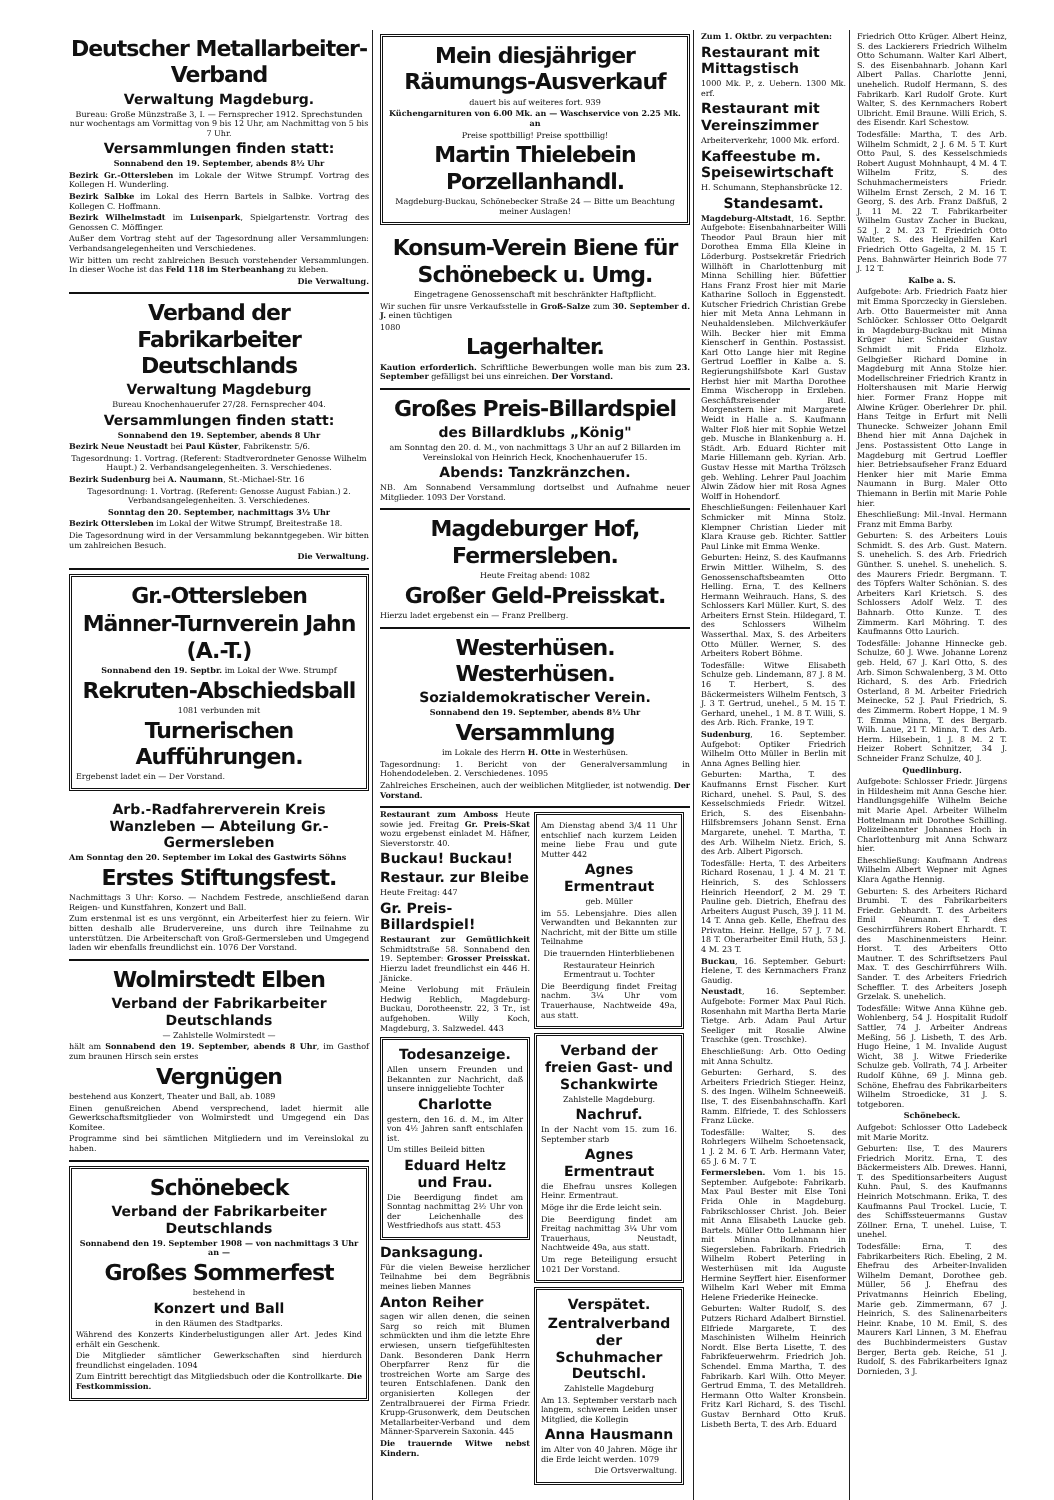Deutscher Metallarbeiter-Verband
Verwaltung Magdeburg.
Bureau: Große Münzstraße 3, I. — Fernsprecher 1912. Sprechstunden nur wochentags am Vormittag von 9 bis 12 Uhr, am Nachmittag von 5 bis 7 Uhr.
Versammlungen finden statt:
Sonnabend den 19. September, abends 8½ Uhr
Bezirk Gr.-Ottersleben im Lokale der Witwe Strumpf. Vortrag des Kollegen H. Wunderling.
Bezirk Salbke im Lokal des Herrn Bartels in Salbke. Vortrag des Kollegen C. Hoffmann.
Bezirk Wilhelmstadt im Luisenpark, Spielgartenstr. Vortrag des Genossen C. Möffinger.
Außer dem Vortrag steht auf der Tagesordnung aller Versammlungen: Verbandsangelegenheiten und Verschiedenes.
Wir bitten um recht zahlreichen Besuch vorstehender Versammlungen. In dieser Woche ist das Feld 118 im Sterbeanhang zu kleben.
Die Verwaltung.
Verband der Fabrikarbeiter Deutschlands
Verwaltung Magdeburg
Bureau Knochenhauerufer 27/28. Fernsprecher 404.
Versammlungen finden statt:
Sonnabend den 19. September, abends 8 Uhr
Bezirk Neue Neustadt bei Paul Küster, Fabrikenstr. 5/6.
Tagesordnung: 1. Vortrag. (Referent: Stadtverordneter Genosse Wilhelm Haupt.) 2. Verbandsangelegenheiten. 3. Verschiedenes.
Bezirk Sudenburg bei A. Naumann, St.-Michael-Str. 16
Tagesordnung: 1. Vortrag. (Referent: Genosse August Fabian.) 2. Verbandsangelegenheiten. 3. Verschiedenes.
Sonntag den 20. September, nachmittags 3½ Uhr
Bezirk Ottersleben im Lokal der Witwe Strumpf, Breitestraße 18.
Die Tagesordnung wird in der Versammlung bekanntgegeben. Wir bitten um zahlreichen Besuch.
Die Verwaltung.
Gr.-Ottersleben
Männer-Turnverein Jahn (A.-T.)
Sonnabend den 19. Septbr. im Lokal der Wwe. Strumpf
Rekruten-Abschiedsball
1081 verbunden mit
Turnerischen Aufführungen.
Ergebenst ladet ein — Der Vorstand.
Arb.-Radfahrerverein Kreis Wanzleben — Abteilung Gr.-Germersleben
Am Sonntag den 20. September im Lokal des Gastwirts Söhns
Erstes Stiftungsfest.
Nachmittags 3 Uhr: Korso. — Nachdem Festrede, anschließend daran Reigen- und Kunstfahren, Konzert und Ball.
Zum erstenmal ist es uns vergönnt, ein Arbeiterfest hier zu feiern. Wir bitten deshalb alle Brudervereine, uns durch ihre Teilnahme zu unterstützen. Die Arbeiterschaft von Groß-Germersleben und Umgegend laden wir ebenfalls freundlichst ein. 1076 Der Vorstand.
Wolmirstedt Elben
Verband der Fabrikarbeiter Deutschlands
— Zahlstelle Wolmirstedt —
hält am Sonnabend den 19. September, abends 8 Uhr, im Gasthof zum braunen Hirsch sein erstes
Vergnügen
bestehend aus Konzert, Theater und Ball, ab. 1089
Einen genußreichen Abend versprechend, ladet hiermit alle Gewerkschaftsmitglieder von Wolmirstedt und Umgegend ein Das Komitee.
Programme sind bei sämtlichen Mitgliedern und im Vereinslokal zu haben.
Schönebeck
Verband der Fabrikarbeiter Deutschlands
Sonnabend den 19. September 1908 — von nachmittags 3 Uhr an —
Großes Sommerfest
bestehend in
Konzert und Ball
in den Räumen des Stadtparks.
Während des Konzerts Kinderbelustigungen aller Art. Jedes Kind erhält ein Geschenk.
Die Mitglieder sämtlicher Gewerkschaften sind hierdurch freundlichst eingeladen. 1094
Zum Eintritt berechtigt das Mitgliedsbuch oder die Kontrollkarte. Die Festkommission.
Mein diesjähriger Räumungs-Ausverkauf
dauert bis auf weiteres fort. 939
Küchengarnituren von 6.00 Mk. an — Waschservice von 2.25 Mk. an
Preise spottbillig! Preise spottbillig!
Martin Thielebein Porzellanhandl.
Magdeburg-Buckau, Schönebecker Straße 24 — Bitte um Beachtung meiner Auslagen!
Konsum-Verein Biene für Schönebeck u. Umg.
Eingetragene Genossenschaft mit beschränkter Haftpflicht.
Wir suchen für unsre Verkaufsstelle in Groß-Salze zum 30. September d. J. einen tüchtigen
1080
Lagerhalter.
Kaution erforderlich. Schriftliche Bewerbungen wolle man bis zum 23. September gefälligst bei uns einreichen. Der Vorstand.
Großes Preis-Billardspiel
des Billardklubs „König"
am Sonntag den 20. d. M., von nachmittags 3 Uhr an auf 2 Billarden im Vereinslokal von Heinrich Heck, Knochenhauerufer 15.
Abends: Tanzkränzchen.
NB. Am Sonnabend Versammlung dortselbst und Aufnahme neuer Mitglieder. 1093 Der Vorstand.
Magdeburger Hof, Fermersleben.
Heute Freitag abend: 1082
Großer Geld-Preisskat.
Hierzu ladet ergebenst ein — Franz Prellberg.
Westerhüsen. Westerhüsen.
Sozialdemokratischer Verein.
Sonnabend den 19. September, abends 8½ Uhr
Versammlung
im Lokale des Herrn H. Otte in Westerhüsen.
Tagesordnung: 1. Bericht von der Generalversammlung in Hohendodeleben. 2. Verschiedenes. 1095
Zahlreiches Erscheinen, auch der weiblichen Mitglieder, ist notwendig. Der Vorstand.
Restaurant zum Amboss Heute sowie jed. Freitag Gr. Preis-Skat wozu ergebenst einladet M. Häfner, Sieverstorstr. 40.
Buckau! Buckau!
Restaur. zur Bleibe
Heute Freitag: 447
Gr. Preis-Billardspiel!
Restaurant zur Gemütlichkeit Schmidtstraße 58. Sonnabend den 19. September: Grosser Preisskat. Hierzu ladet freundlichst ein 446 H. Jänicke.
Meine Verlobung mit Fräulein Hedwig Reblich, Magdeburg-Buckau, Dorotheenstr. 22, 3 Tr., ist aufgehoben. Willy Koch, Magdeburg, 3. Salzwedel. 443
Todesanzeige.
Allen unsern Freunden und Bekannten zur Nachricht, daß unsere inniggeliebte Tochter
Charlotte
gestern, den 16. d. M., im Alter von 4½ Jahren sanft entschlafen ist.
Um stilles Beileid bitten
Eduard Heltz und Frau.
Die Beerdigung findet am Sonntag nachmittag 2½ Uhr von der Leichenhalle des Westfriedhofs aus statt. 453
Danksagung.
Für die vielen Beweise herzlicher Teilnahme bei dem Begräbnis meines lieben Mannes
Anton Reiher
sagen wir allen denen, die seinen Sarg so reich mit Blumen schmückten und ihm die letzte Ehre erwiesen, unsern tiefgefühltesten Dank. Besonderen Dank Herrn Oberpfarrer Renz für die trostreichen Worte am Sarge des teuren Entschlafenen. Dank den organisierten Kollegen der Zentralbrauerei der Firma Friedr. Krupp-Grusonwerk, dem Deutschen Metallarbeiter-Verband und dem Männer-Sparverein Saxonia. 445
Die trauernde Witwe nebst Kindern.
Am Dienstag abend 3/4 11 Uhr entschlief nach kurzem Leiden meine liebe Frau und gute Mutter 442
Agnes Ermentraut
geb. Müller
im 55. Lebensjahre. Dies allen Verwandten und Bekannten zur Nachricht, mit der Bitte um stille Teilnahme
Die trauernden Hinterbliebenen
Restaurateur Heinrich Ermentraut u. Tochter
Die Beerdigung findet Freitag nachm. 3¼ Uhr vom Trauerhause, Nachtweide 49a, aus statt.
Verband der freien Gast- und Schankwirte
Zahlstelle Magdeburg.
Nachruf.
In der Nacht vom 15. zum 16. September starb
Agnes Ermentraut
die Ehefrau unsres Kollegen Heinr. Ermentraut.
Möge ihr die Erde leicht sein.
Die Beerdigung findet am Freitag nachmittag 3¼ Uhr vom Trauerhaus, Neustadt, Nachtweide 49a, aus statt.
Um rege Beteiligung ersucht 1021 Der Vorstand.
Verspätet.
Zentralverband der Schuhmacher Deutschl.
Zahlstelle Magdeburg
Am 13. September verstarb nach langem, schwerem Leiden unser Mitglied, die Kollegin
Anna Hausmann
im Alter von 40 Jahren. Möge ihr die Erde leicht werden. 1079
Die Ortsverwaltung.
Zum 1. Oktbr. zu verpachten:
Restaurant mit Mittagstisch
1000 Mk. P., z. Uebern. 1300 Mk. erf.
Restaurant mit Vereinszimmer
Arbeiterverkehr, 1000 Mk. erford.
Kaffeestube m. Speisewirtschaft
H. Schumann, Stephansbrücke 12.
Standesamt.
Magdeburg-Altstadt, 16. Septbr. Aufgebote: Eisenbahnarbeiter Willi Theodor Paul Braun hier mit Dorothea Emma Ella Kleine in Löderburg. Postsekretär Friedrich Willhöft in Charlottenburg mit Minna Schilling hier. Büfettier Hans Franz Frost hier mit Marie Katharine Solloch in Eggenstedt. Kutscher Friedrich Christian Grebe hier mit Meta Anna Lehmann in Neuhaldensleben. Milchverkäufer Wilh. Becker hier mit Emma Kienscherf in Genthin. Postassist. Karl Otto Lange hier mit Regine Gertrud Loeffler in Kalbe a. S. Regierungshilfsbote Karl Gustav Herbst hier mit Martha Dorothee Emma Wischeropp in Erxleben. Geschäftsreisender Rud. Morgenstern hier mit Margarete Weidt in Halle a. S. Kaufmann Walter Floß hier mit Sophie Wetzel geb. Musche in Blankenburg a. H. Städt. Arb. Eduard Richter mit Marie Hillemann geb. Kyrian. Arb. Gustav Hesse mit Martha Trölzsch geb. Wehling. Lehrer Paul Joachim Alwin Zädow hier mit Rosa Agnes Wolff in Hohendorf.
Eheschließungen: Feilenhauer Karl Schmicker mit Minna Stolz. Klempner Christian Lieder mit Klara Krause geb. Richter. Sattler Paul Linke mit Emma Wenke.
Geburten: Heinz, S. des Kaufmanns Erwin Mittler. Wilhelm, S. des Genossenschaftsbeamten Otto Helling. Erna, T. des Kellners Hermann Weihrauch. Hans, S. des Schlossers Karl Müller. Kurt, S. des Arbeiters Ernst Stein. Hildegard, T. des Schlossers Wilhelm Wasserthal. Max, S. des Arbeiters Otto Müller. Werner, S. des Arbeiters Robert Böhme.
Todesfälle: Witwe Elisabeth Schulze geb. Lindemann, 87 J. 8 M. 16 T. Herbert, S. des Bäckermeisters Wilhelm Fentsch, 3 J. 3 T. Gertrud, unehel., 5 M. 15 T. Gerhard, unehel., 1 M. 8 T. Willi, S. des Arb. Rich. Franke, 19 T.
Sudenburg, 16. September. Aufgebot: Optiker Friedrich Wilhelm Otto Müller in Berlin mit Anna Agnes Belling hier.
Geburten: Martha, T. des Kaufmanns Ernst Fischer. Kurt Richard, unehel. S. Paul, S. des Kesselschmieds Friedr. Witzel. Erich, S. des Eisenbahn-Hilfsbremsers Johann Senst. Erna Margarete, unehel. T. Martha, T. des Arb. Wilhelm Nietz. Erich, S. des Arb. Albert Pigorsch.
Todesfälle: Herta, T. des Arbeiters Richard Rosenau, 1 J. 4 M. 21 T. Heinrich, S. des Schlossers Heinrich Heendorf, 2 M. 29 T. Pauline geb. Dietrich, Ehefrau des Arbeiters August Pusch, 39 J. 11 M. 14 T. Anna geb. Kelle, Ehefrau des Privatm. Heinr. Hellge, 57 J. 7 M. 18 T. Oberarbeiter Emil Huth, 53 J. 4 M. 23 T.
Buckau, 16. September. Geburt: Helene, T. des Kernmachers Franz Gaudig.
Neustadt, 16. September. Aufgebote: Former Max Paul Rich. Rosenhahn mit Martha Berta Marie Tietge. Arb. Adam Paul Artur Seeliger mit Rosalie Alwine Traschke (gen. Troschke).
Eheschließung: Arb. Otto Oeding mit Anna Schultz.
Geburten: Gerhard, S. des Arbeiters Friedrich Stieger. Heinz, S. des Ingen. Wilhelm Schneeweiß. Ilse, T. des Eisenbahnschaffn. Karl Ramm. Elfriede, T. des Schlossers Franz Lücke.
Todesfälle: Walter, S. des Rohrlegers Wilhelm Schoetensack, 1 J. 2 M. 6 T. Arb. Hermann Vater, 65 J. 6 M. 7 T.
Fermersleben. Vom 1. bis 15. September. Aufgebote: Fabrikarb. Max Paul Bester mit Else Toni Frida Ohle in Magdeburg. Fabrikschlosser Christ. Joh. Beier mit Anna Elisabeth Laucke geb. Bartels. Müller Otto Lehmann hier mit Minna Bollmann in Siegersleben. Fabrikarb. Friedrich Wilhelm Robert Peterling in Westerhüsen mit Ida Auguste Hermine Seyffert hier. Eisenformer Wilhelm Karl Weber mit Emma Helene Friederike Heinecke.
Geburten: Walter Rudolf, S. des Putzers Richard Adalbert Birnstiel. Elfriede Margarete, T. des Maschinisten Wilhelm Heinrich Nordt. Else Berta Lisette, T. des Fabrikfeuerwehrm. Friedrich Joh. Schendel. Emma Martha, T. des Fabrikarb. Karl Wilh. Otto Meyer. Gertrud Emma, T. des Metalldreh. Hermann Otto Walter Kronsbein. Fritz Karl Richard, S. des Tischl. Gustav Bernhard Otto Kruß. Lisbeth Berta, T. des Arb. Eduard
Friedrich Otto Krüger. Albert Heinz, S. des Lackierers Friedrich Wilhelm Otto Schumann. Walter Karl Albert, S. des Eisenbahnarb. Johann Karl Albert Pallas. Charlotte Jenni, unehelich. Rudolf Hermann, S. des Fabrikarb. Karl Rudolf Grote. Kurt Walter, S. des Kernmachers Robert Ulbricht. Emil Braune. Willi Erich, S. des Eisendr. Karl Schestow.
Todesfälle: Martha, T. des Arb. Wilhelm Schmidt, 2 J. 6 M. 5 T. Kurt Otto Paul, S. des Kesselschmieds Robert August Mohnhaupt, 4 M. 4 T. Wilhelm Fritz, S. des Schuhmachermeisters Friedr. Wilhelm Ernst Zersch, 2 M. 16 T. Georg, S. des Arb. Franz Daßfuß, 2 J. 11 M. 22 T. Fabrikarbeiter Wilhelm Gustav Zacher in Buckau, 52 J. 2 M. 23 T. Friedrich Otto Walter, S. des Heilgehilfen Karl Friedrich Otto Gagelta, 2 M. 15 T. Pens. Bahnwärter Heinrich Bode 77 J. 12 T.
Kalbe a. S.
Aufgebote: Arb. Friedrich Faatz hier mit Emma Sporczecky in Giersleben. Arb. Otto Bauermeister mit Anna Schlöcker. Schlosser Otto Oelgardt in Magdeburg-Buckau mit Minna Krüger hier. Schneider Gustav Schmidt mit Frida Elzholz. Gelbgießer Richard Domine in Magdeburg mit Anna Stolze hier. Modellschreiner Friedrich Krantz in Holtershausen mit Marie Herwig hier. Former Franz Hoppe mit Alwine Krüger. Oberlehrer Dr. phil. Hans Teitge in Erfurt mit Nelli Thunecke. Schweizer Johann Emil Bhend hier mit Anna Dajchek in Jens. Postassistent Otto Lange in Magdeburg mit Gertrud Loeffler hier. Betriebsaufseher Franz Eduard Henker hier mit Marie Emma Naumann in Burg. Maler Otto Thiemann in Berlin mit Marie Pohle hier.
Eheschließung: Mil.-Inval. Hermann Franz mit Emma Barby.
Geburten: S. des Arbeiters Louis Schmidt. S. des Arb. Gust. Matern. S. unehelich. S. des Arb. Friedrich Günther. S. unehel. S. unehelich. S. des Maurers Friedr. Bergmann. T. des Töpfers Walter Schönian. S. des Arbeiters Karl Krietsch. S. des Schlossers Adolf Welz. T. des Bahnarb. Otto Kunze. T. des Zimmerm. Karl Möhring. T. des Kaufmanns Otto Laurich.
Todesfälle: Johanne Hinnecke geb. Schulze, 60 J. Wwe. Johanne Lorenz geb. Held, 67 J. Karl Otto, S. des Arb. Simon Schwalenberg, 3 M. Otto Richard, S. des Arb. Friedrich Osterland, 8 M. Arbeiter Friedrich Meinecke, 52 J. Paul Friedrich, S. des Zimmerm. Robert Hoppe, 1 M. 9 T. Emma Minna, T. des Bergarb. Wilh. Laue, 21 T. Minna, T. des Arb. Herm. Hilsebein, 1 J. 8 M. 2 T. Heizer Robert Schnitzer, 34 J. Schneider Franz Schulze, 40 J.
Quedlinburg.
Aufgebote: Schlosser Friedr. Jürgens in Hildesheim mit Anna Gesche hier. Handlungsgehilfe Wilhelm Beiche mit Marie Apel. Arbeiter Wilhelm Hottelmann mit Dorothee Schilling. Polizeibeamter Johannes Hoch in Charlottenburg mit Anna Schwarz hier.
Eheschließung: Kaufmann Andreas Wilhelm Albert Wepner mit Agnes Klara Agathe Hennig.
Geburten: S. des Arbeiters Richard Brumbi. T. des Fabrikarbeiters Friedr. Gebhardt. T. des Arbeiters Emil Neumann. T. des Geschirrführers Robert Ehrhardt. T. des Maschinenmeisters Heinr. Horst. T. des Arbeiters Otto Mautner. T. des Schriftsetzers Paul Max. T. des Geschirrführers Wilh. Sander. T. des Arbeiters Friedrich Scheffler. T. des Arbeiters Joseph Grzelak. S. unehelich.
Todesfälle: Witwe Anna Kühne geb. Wohlenberg, 54 J. Hospitalit Rudolf Sattler, 74 J. Arbeiter Andreas Meßing, 56 J. Lisbeth, T. des Arb. Hugo Heine, 1 M. Invalide August Wicht, 38 J. Witwe Friederike Schulze geb. Vollrath, 74 J. Arbeiter Rudolf Kühne, 69 J. Minna geb. Schöne, Ehefrau des Fabrikarbeiters Wilhelm Stroedicke, 31 J. S. totgeboren.
Schönebeck.
Aufgebot: Schlosser Otto Ladebeck mit Marie Moritz.
Geburten: Ilse, T. des Maurers Friedrich Moritz. Erna, T. des Bäckermeisters Alb. Drewes. Hanni, T. des Speditionsarbeiters August Kuhn. Paul, S. des Kaufmanns Heinrich Motschmann. Erika, T. des Kaufmanns Paul Trockel. Lucie, T. des Schiffssteuermanns Gustav Zöllner. Erna, T. unehel. Luise, T. unehel.
Todesfälle: Erna, T. des Fabrikarbeiters Rich. Ebeling, 2 M. Ehefrau des Arbeiter-Invaliden Wilhelm Demant, Dorothee geb. Müller, 56 J. Ehefrau des Privatmanns Heinrich Ebeling, Marie geb. Zimmermann, 67 J. Heinrich, S. des Salinenarbeiters Heinr. Knabe, 10 M. Emil, S. des Maurers Karl Linnen, 3 M. Ehefrau des Buchbindermeisters Gustav Berger, Berta geb. Reiche, 51 J. Rudolf, S. des Fabrikarbeiters Ignaz Dornieden, 3 J.